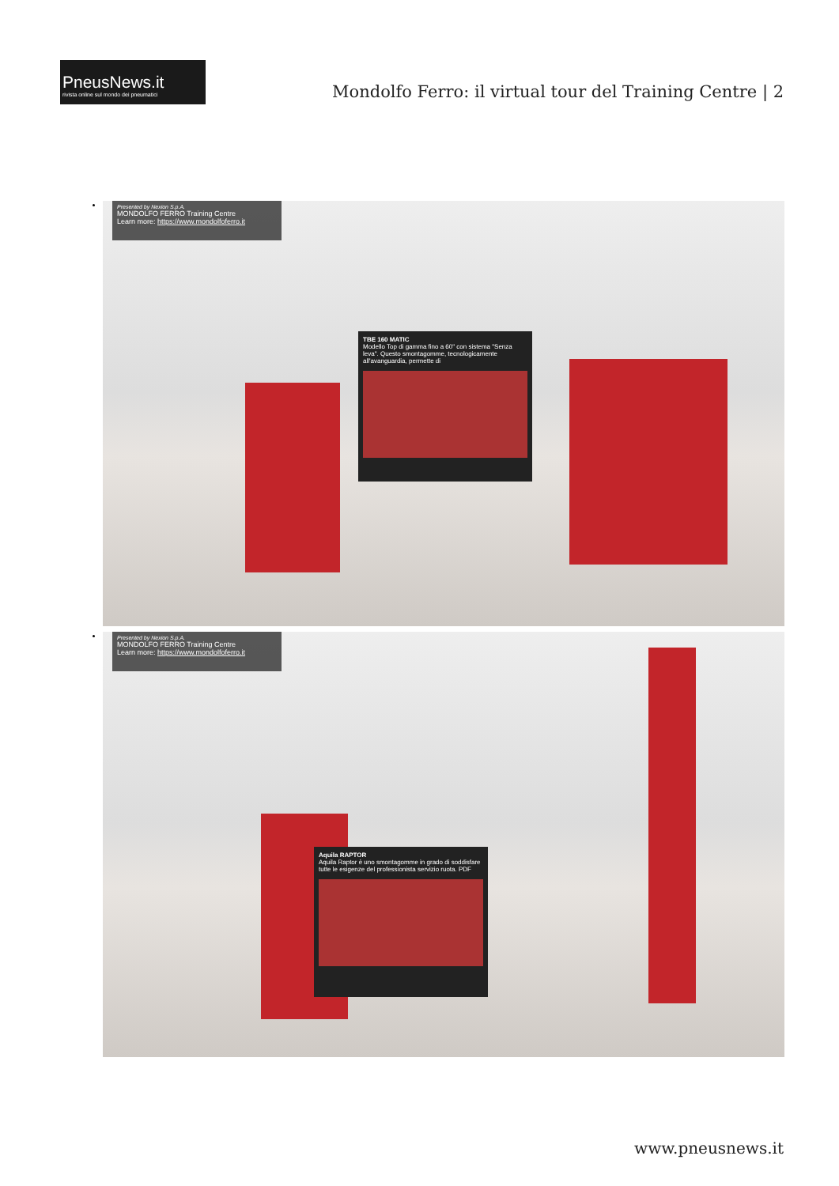PneusNews.it
rivista online sul mondo dei pneumatici
Mondolfo Ferro: il virtual tour del Training Centre | 2
Presented by Nexion S.p.A.
MONDOLFO FERRO Training Centre
Learn more: https://www.mondolfoferro.it
TBE 160 MATIC
Modello Top di gamma fino a 60" con sistema "Senza leva". Questo smontagomme, tecnologicamente all'avanguardia, permette di
Presented by Nexion S.p.A.
MONDOLFO FERRO Training Centre
Learn more: https://www.mondolfoferro.it
Aquila RAPTOR
Aquila Raptor è uno smontagomme in grado di soddisfare tutte le esigenze del professionista servizio ruota. PDF
www.pneusnews.it